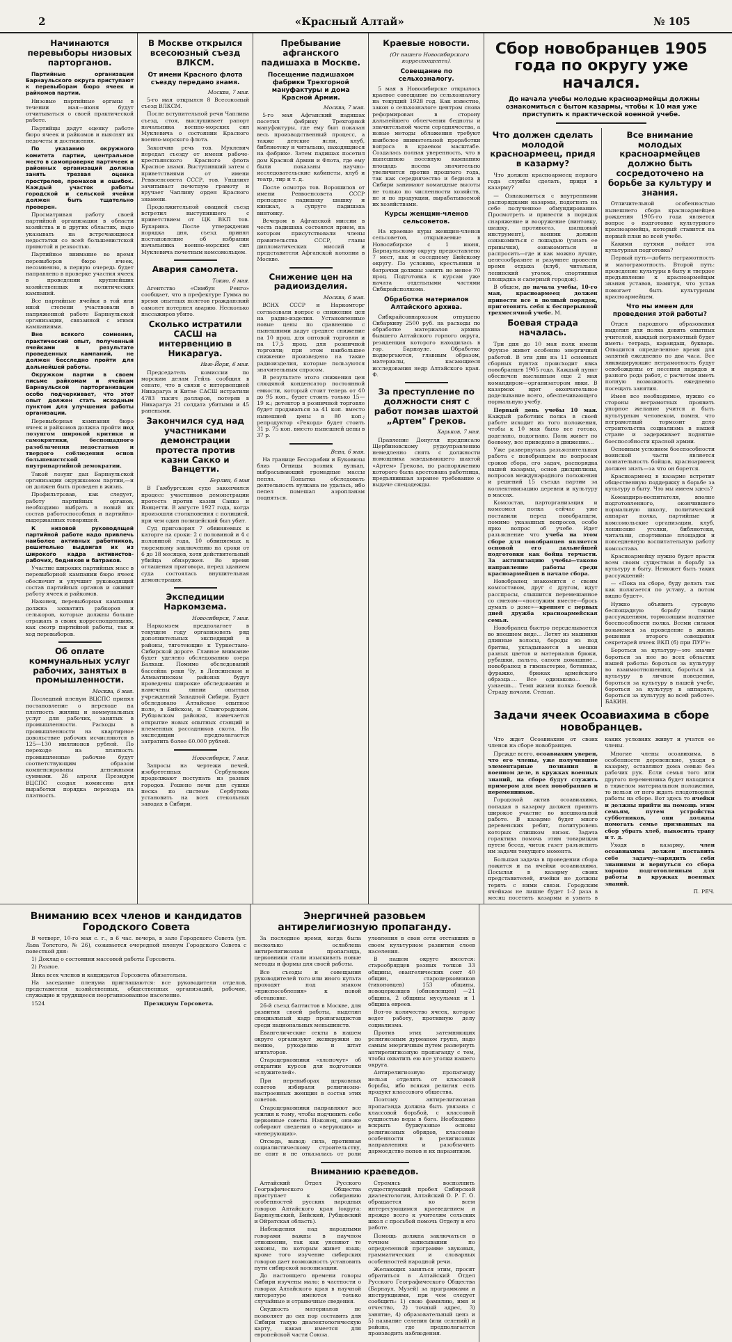2 «Красный Алтай» № 105
Начинаются перевыборы низовых парторганов.
Партийные организации Барнаульского округа приступают к перевыборам бюро ячеек и райкомов партии.
Низовые партийные органы в течении мая—июня будут отчитываться о своей практической работе.
Партийцы дадут оценку работе бюро ячеек и райкомов и выяснят их недочеты и достижения.
По указанию окружного комитета партии, центральное место в самопроверке партячеек и районных организаций должна занять трезвая оценка прострелов, промахов и ошибок. Каждый участок работы городской и сельской ячейки должен быть тщательно проверен.
Просматривая работу своей партийной организации в области хозяйства и в других областях, надо указывать на встречающиеся недостатки со всей большевистской прямотой и резкостью.
Партийное внимание во время перевыборов бюро ячеек, несомненно, в первую очередь будет направлено в проверке участия ячеек в проведении крупнейших хозяйственных и политических кампаний.
Все партийные ячейки в той или иной степени участвовали в напряженной работе Барнаульской организации, связанной с этими кампаниями.
Вне всякого сомнения, практический опыт, полученный ячейками в результате проведенных кампаний, не должен бесследно пройти для дальнейшей работы.
Окружком партии в своем письме райкомам и ячейкам Барнаульской парторганизации особо подчеркивает, что этот опыт должен стать исходным пунктом для улучшения работы организации.
Перевыборная кампания бюро ячеек и райкомов должна пройти под лозунгом широкой критики и самокритики, беспощадного разоблачения недостатков и твердого соблюдения основ большевистской внутрипартийной демократии.
Такой лозунг дан Барнаульской организации окружкомом партии,—и он должен быть проведен в жизнь.
Профильтровав, как следует, работу партийных органов, необходимо выбрать в новый их состав работоспособных и партийно-выдержанных товарищей.
К низовой руководящей партийной работе надо привлечь наиболее активных работников, решительно выдвигая их из широкого кадра активистов-рабочих, бедняков и батраков.
Участие широких партийных масс в перевыборной кампании бюро ячеек обеспечит и улучшит руководящий состав партийных органов и оживит работу ячеек и райкомов.
Наконец, перевыборная кампания должна захватить рабкоров и селькоров, которые должны больше отражать в своих корреспонденциях, как смотр партийной работы, так и ход перевыборов.
Об оплате коммунальных услуг рабочих, занятых в промышленности.
Москва, 6 мая.
Последний пленум ВЦСПС принял постановление о переходе на платность жилищ и коммунальных услуг для рабочих, занятых в промышленности. Расходы в промышленности на квартирное довольствие рабочих исчисляются в 125—130 миллионов рублей. По переходе на платность промышленные рабочие будут соответствующим образом компенсированы денежными суммами. 26 апреля Президум ВЦСПС создал комиссию для выработки порядка перехода на платность.
В Москве открылся всесоюзный съезд ВЛКСМ.
От имени Красного флота съезду передано знамя.
Москва, 7 мая.
5-го мая открылся 8 Всесоюзный съезд ВЛКСМ.
После вступительной речи Чаплина съезд, стоя, выслушивает рапорт начальника военно-морских сил Муклевича о состоянии Красного военно-морского флота.
Закончив речь тов. Муклевич передал съезду от имени рабоче-крестьянского Красного флота Красное знамя. Выступивший затем с приветствиями от имени Реввоенсовета СССР, тов. Уншлихт зачитывает почетную грамоту и вручает Чаплину орден Красного знамени.
Продолжительной овацией съезд встретил выступившего с приветствием от ЦК ВКП тов. Бухарина. После утверждения порядка дня, съезд принял постановление об избрании начальника военно-морских сил Муклевича почетным комсомольцем.
Авария самолета.
Токио, 6 мая.
Агентство «Симбун Ренго» сообщает, что в префектуре Гумма во время опытных полетов гражданский самолет потерпел аварию. Несколько пассажиров убито.
Сколько истратили САСШ на интервенцию в Никарагуа.
Нью-Йорк, 6 мая.
Председатель комиссии по морским делам Гейль сообщил в сенате, что в связи с интервенцией Никарагуа и Китае САСШ истратили 4783 тысяч долларов, потеряв в Никарагуа 21 солдата убитыми и 45 ранеными.
Закончился суд над участниками демонстрации протеста против казни Сакко и Ванцетти.
Берлин, 6 мая
В Гамбургском суде закончился процесс участников демонстрации протеста против казни Сакко и Ванцетти. В августе 1927 года, когда произошли столкновения с полицией, при чем один полицейский был убит.
Суд приговорил 7 обвиняемых к каторге на сроки: 2 с половиной и 4 с половиной года, 10 обвиняемых к тюремному заключению на сроки от 6 до 18 месяцев, хотя действительный убийца обнаружен. Во время оглашения приговора, перед зданием суда состоялась внушительная демонстрация.
Экспедиции Наркомзема.
Новосибирск, 7 мая.
Наркомзем предполагает в текущем году организовать ряд дополнительных экспедиций в районы, тяготеющие к Туркестано-Сибирской дороге. Главное внимание будет уделено обследованию озера Балхаш. Помимо обследований бассейна реки Чу, в Лепсинском и Алмаатинском районах будут проведены широкие обследования и намечены линии опытных учреждений Западной Сибири. Будет обследовано Алтайское опытное поле, в Бийском, и Славгородском. Рубцовском районах, намечается открытие новых опытных станций и племенных рассадников скота. На экспедиции предполагается затратить более 60.000 рублей.
Новосибирск, 7 мая.
Запросы на чертежи печей, изобретенных Сербуловым продолжают поступать из разных городов. Решено печи для сушки песка по системе Сербулова установить на всех стекольных заводах в Сибири.
Пребывание афганского падишаха в Москве.
Посещение падишахом фабрики Трехгорной мануфактуры и дома Красной Армии.
Москва, 7 мая.
5-го мая Афганский падишах посетил фабрику Трехгорной мануфактуры, где ему был показан весь производственный процесс, а также детские ясли, клуб, библиотеку и читальню, находящиеся на фабрике. Затем падишах посетил дом Красной Армии и Флота, где ему были показаны научно-исследовательские кабинеты, клуб и театр, тир и т. д.
После осмотра тов. Ворошилов от имени Реввоенсовета СССР преподнес падишаху шашку и кинжал, а супруге падишаха винтовку.
Вечером в Афганской миссии в честь падишаха состоялся прием, на котором присутствовали члены правительства СССР, главы дипломатических миссий и представители Афганской колонии в Москве.
Снижение цен на радиоизделия.
Москва, 6 мая.
ВСНХ СССР и Наркомторг согласовали вопрос о снижении цен на радио-изделия. Установленные новые цены по сравнению с нынешними дадут среднее снижение на 10 проц. для оптовой торговли и на 17,5 проц. для розничной торговли; при этом наибольшее снижение произведено на такие радиоизделия, которые пользуются значительным спросом.
В результате этого снижения цен слюдяной конденсатор постоянной емкости, который стоит теперь от 40 до 95 коп., будет стоить только 15—19 к.; детектор в розничной торговле будет продаваться за 41 коп. вместо нынешней цены в 80 коп.; репродуктор «Рекорд» будет стоить 31 р. 75 коп. вместо нынешней цены в 37 р.
Вена, 6 мая.
На границе Бессарабии и Буковины близ Огницы возник вулкан, выбрасывающий громадные массы пепла. Попытка обследовать деятельность вулкана не удалась, ибо пепел помешал аэропланам подняться.
Краевые новости.
(От нашего Новосибирского корреспондента).
Совещание по сельхозналогу.
5 мая в Новосибирске открылось краевое совещание по сельхозналогу на текущий 1928 год. Как известно, закон о сельхозналоге центром снова реформирован в сторону дальнейшего облегчения бедноты и значительной части середнячества, а новые методы обложения требуют наиболее внимательной проработки вопроса в краевом масштабе. Создалась полная уверенность, что в нынешнюю посевную кампанию площадь посева значительно увеличится против прошлого года, так как середнячество и беднота в Сибири занимают командные высоты не только по численности хозяйств, не и по продукции, вырабатываемой их хозяйствами.
Курсы женщин-членов сельсоветов.
На краевые куры женщин-членов сельсоветов, открываемые в Новосибирске с 1 июня, Барнаульскому округу предоставлено 7 мест, как и соседнему Бийскому округу. По условию, крестьянки и батрачки должны занять не менее 70 проц. Подготовка к курсам уже начата отдельными частями Сибкрайсполкома.
Обработка материалов Алтайского архива.
Сибкрайсовнархозом отпущено Сибархиву 2500 руб. на расходы по обработке материалов архива бывшего Алтайского горного округа, резиденция которого находилась в гор. Барнауле. Обработке подвергаются, главным образом, материалы, касающиеся исследования недр Алтайского края. Ф.
За преступление по должности снят с работ помзав шахтой „Артем" Греков.
Харьков, 7 мая.
Правление Донугля предписало Щербиновскому рудоуправлению немедленно снять с должности помощника заведывающего шахтой «Артем» Грекова, по распоряжению которого была арестована работница, предъявившая заранее требование о выдаче спецодежды.
Сбор новобранцев 1905 года по округу уже начался.
До начала учебы молодые красноармейцы должны ознакомиться с бытом казармы, чтобы к 10 мая уже приступить к практической военной учебе.
Что должен сделать молодой красноармеец, придя в казарму?
Что должен красноармеец первого года службы сделать, придя в казарму?
— Ознакомиться с внутренними распорядками казармы, подогнать на себе полученное обмундирование. Просмотреть и привести в порядок снаряжение и вооружение (винтовку, шашку, противогаз, шанцовый инструмент), конник должен ознакомиться с лошадью (узнать ее привычки), ознакомиться и распросить—где и как можно лучше, целесообразнее и разумнее провести время отдыха (клуб, читальня, ленинский уголок, спортивная площадка и саперный городок).
В общем, до начала учебы, 10-го мая, красноармеец должен привести все в полный порядок, приготовить себя к беспрерывной трехмесячной учебе. М.
Боевая страда началась.
Три дня до 10 мая полк имени Фрунзе живет особенно энергичной работой. В эти дни на 11 основных сборных пунтах происходит явка новобранцев 1905 года. Каждый пункт обеспечен высланным еще 2 мая командиром—организатором явки. В казармах идет окончательное доделывание всего, обеспечивающего нормальную учебу.
Первый день учебы 10 мая. Каждый работник полка в своей работе исходит из того положения, чтобы к 10 мая было все готово, доделано, подогнано. Полк живет по боевому, все приведено в движение...
Уже развернулась разъяснительная работа с новобранцем по вопросам сроков сбора, его задач, распорядка нашей казармы, основ дисциплины, вопросов международного положения и решений 15 съезда партии за коллективизацию деревни и культуру в массах.
Комсостав, парторганизация и комсомол полка сейчас уже поставили перед новобранцем, помимо указанных вопросов, особо ярко вопрос об учебе. Идет разъяснение что учеба на этом сборе для новобранцев является основой его дальнейшей подготовки как бойца терчасти. За активизацию учебы—таково направление работы среди красноармейцев в начале сбора.
Новобранец знакомится с своим комсоставом, друг с другом, идут расспросы, слышится перемешанное со смехом—«послужим вместе—брось думать о доме»—крепнет с первых дней дружба красноармейская семья.
Новобранец быстро переделывается во внешнем виде... Летят из машинки длинные волосы, бороды из под бритвы, укладываются в мешки разных цветов и материалов брюки, рубашки, пальто, сапоги домашние... новобранец в гимнастерке, ботинках, фуражке, брюках армейского образца.... Все одинаково... Не узнаешь... Темп жизни полка боевой. Страду начали. Степан.
Все внимание молодых красноармейцев должно быть сосредоточено на борьбе за культуру и знания.
Отличительной особенностью нынешнего сбора красноармейцев рождения 1905-го года является вопрос о подготовке культурного красноармейца, который ставится на первый план во всей учебе.
Какими путями пойдет эта культурная подготовка?
Первый путь—добить неграмотность и малограмотность. Второй путь: проведение культуры в быту и твердое предъявление к красноармейцам знания уставов, памятуя, что устав помогает быть культурным красноармейцем.
Что мы имеем для проведения этой работы?
Отдел народного образования выделил для полка девять опытных учителей, каждый неграмотный будет иметь: тетрадь, карандаш, букварь. Отводится определенное время для занятий ежедневно по два часа. Все ликвидирующие неграмотность будут освобождены от несения нарядов и разного рода работ, с расчетом иметь полную возможность ежедневно посещать занятия.
Имея все необходимое, нужно со стороны неграмотных проявить упорное желание учится и быть культурным человеком, помня, что неграмотный тормозит дело строительства социализма в нашей стране и задерживает поднятие боеспособности красной армии.
Основным условием боеспособности воинской части является сознательность бойцов, красноармеец должен знать—за что он борется.
Красноармеец в казарме встретит общественную поддержку в борьбе за культуру в быту. Что мы имеем здесь?
Командира-воспитателя, вполне подготовленного, окончившего нормальную школу, политический аппарат полка, партийные и комсомольские организации, клуб, ленинские уголки, библиотеки, читальни, спортивные площадки и повседневную воспитательную работу комсостава.
Красноармейцу нужно будет врасти всем своим существом в борьбу за культуру в быту. Неможет быть таких рассуждений:
— «Пока на сборе, буду делать так как полагается по уставу, а потом видно будет».
Нужно объявить суровую беспощадную борьбу таким рассуждениям, тормозящим поднятие боеспособности полка. Всеми силами возьмемся за проведение в жизнь решения второго совещания секретарей ячеек ВКП (б) при ПУР'е:
Бороться за культуру—это значит бороться за нее во всех областях нашей работы: бороться за культуру во взаимоотношениях, бороться за культуру в личном поведении, бороться за культуру в нашей учебе, бороться за культуру в аппарате, бороться за культуру во всей работе». БАКИН.
Задачи ячеек Осоавиахима в сборе новобранцев.
Что ждет Осоавиахим от своих членов на сборе новобранцев.
Прежде всего, осоавиахим уверен, что его члены, уже получившие элементарные познания в военном деле, в кружках военных знаний, на сборе будут служить примером для всех новобранцев и переменников.
Городской актив осоавиахима, попадая в казарму должен принять широкое участие во внешкольной работе. В казарме будет много деревенских ребят, политуровень которых слишком низок. Задача горактива помочь этим товарищам путем бесед, читок газет разъяснить им задачи текущего момента.
Большая задача в проведении сбора ложится и на ячейки осоавиахима. Посылая в казарму своих представителей, ячейки не должны терять с ними связи. Городским ячейкам не лишне будет 1-2 раза в месяц посетить казармы и узнать в каких условиях живут и учатся ее члены.
Многие члены осоавихима, в особенности деревенские, уходя в казарму, оставляют дома семью без рабочих рук. Если семья того или другого переменника будет находится в тяжелом материальном положении, то нельзя от него ждать плодотворной работы на сборе. Вот здесь то ячейки и должны прийти на помощь этим семьям, путем устройства субботников, они должны помогать семье призванных на сбор убрать хлеб, выкосить траву и т. д.
Уходя в казарму, член осоавиахима должен поставить себе задачу--зарядить себя знаниями и вернуться со сбора хорошо подготовленным для работы в кружках военных знаний.
П. РЕЧ.
Вниманию всех членов и кандидатов Городского Совета
В четверг, 10-го мая с. г., в 6 час. вечера, в зале Городского Совета (ул. Льва Толстого, № 26), созывается очередной пленум Городского Совета с повесткой дня:
1) Доклад о состоянии массовой работы Горсовета.
2) Разное.
Явка всех членов и кандидатов Горсовета обязательна.
На заседание пленума приглашаются: все руководители отделов, представители хозяйственных, общественных организаций, рабочие, служащие и трудящееся неорганизованное население.
1524 Президиум Горсовета.
Энергичней разовьем антирелигиозную пропаганду.
За последнее время, когда была несколько ослаблена антирелигиозная пропаганда, церковники стали изыскивать новые методы и формы для своей работы.
Все съезды и совещания руководителей того или иного культа проходят под знаком «приспособления» к новой обстановке.
26-й съезд баптистов в Москве, для развития своей работы, выделил специальный кадр пропагандистов среди национальных меньшинств.
Евангелические секты в нашем округе организуют женкружки по пению, рукоделию и штат агитаторов.
Староцерковники «хлопочут» об открытии курсов для подготовки «служителей».
При перевыборах церковных советов избирали религиозно-настроенных женщин в состав этих советов.
Староцерковники направляют все усилия к тому, чтобы подчинить себе церковные советы. Наконец, они-же собирают сведения о «верующих» и «неверующих».
Отсюда, вывод: сила, противная социалистическому строительству, не спит и не отказалась от роли уловления в свои сети отставших в своем культурном развитии слоев населения.
В нашем округе имеется: старообрядцев разных толков 33 общины, евангелических сект 40 общин, староцерковников (тихоновцев) 153 общины, новоцерковцев (обновленцев) —21 община, 2 общины мусульман и 1 община евреев.
Вот-то количество ячеек, которое ведет работу, противную делу социализма.
Против этих затемняющих религиозным дурманом групп, надо самым энергичным путем развернуть антирелигиозную пропаганду с тем, чтобы охватить ею все уголки нашего округа.
Антирелигиозную пропаганду нельзя отделять от классовой борьбы, ибо всякая религия есть продукт классового общества.
Поэтому антирелигиозная пропаганда должна быть увязана с классовой борьбой, с классовой сущностью веры в бога. Необходимо вскрыть буржуазные основы религиозных обрядов, классовые особенности в религиозных направлениях и разоблачить дармоедство попов и их паразитизм.
Вниманию краеведов.
Алтайский Отдел Русского Географического Общества приступает к собиранию особенностей русских народных говоров Алтайского края (округа: Барнаульский, Бийский, Рубцовский и Ойратская область).
Наблюдения над народными говорами важны в научном отношении, так как уясняют те законы, по которым живет язык; кроме того изучение сибирских говоров дает возможность установить пути сибирской колонизации.
До настоящего времени говоры Сибири изучены мало; в частности о говорах Алтайского края в научной литературе имеются только случайные и отрывочные сведения.
Скудность материалов не позволяет до сих пор составить для Сибири такую диалектологическую карту, какая имеется для европейской части Союза.
Стремясь восполнить существующий пробел Сибирской диалектологии, Алтайский О. Р. Г. О. обращается ко всем интересующимся краеведением и прежде всего к учителям сельских школ с просьбой помочь Отделу в его работе.
Помощь должна заключаться в точном записывании по определенной программе звуковых, грамматических и словарных особенностей народной речи.
Желающих заняться этим, просят обратиться в Алтайский Отдел Русского Географического Общества (Барнаул, Музей) за программами и инструкциями, при чем следует сообщить: 1) свою фамилию, имя и отчество, 2) точный адрес, 3) занятие, 4) образовательный ценз и 5) название селения (или селений) и района, где предполагается производить наблюдения.